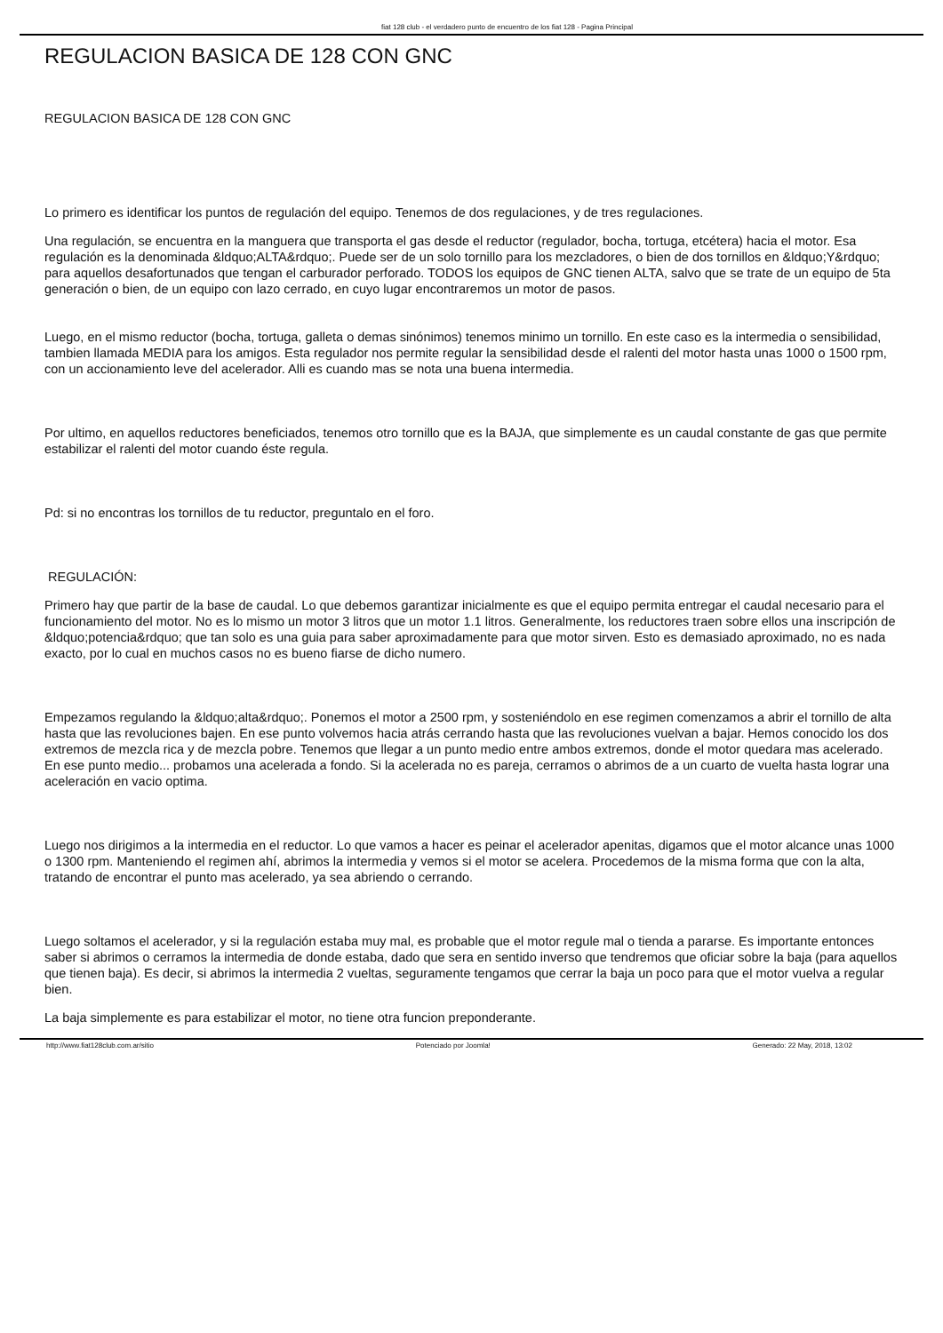fiat 128 club - el verdadero punto de encuentro de los fiat 128 - Pagina Principal
REGULACION BASICA DE 128 CON GNC
REGULACION BASICA DE 128 CON GNC
Lo primero es identificar los puntos de regulación del equipo. Tenemos de dos regulaciones, y de tres regulaciones.
Una regulación, se encuentra en la manguera que transporta el gas desde el reductor (regulador, bocha, tortuga, etcétera) hacia el motor. Esa regulación es la denominada &ldquo;ALTA&rdquo;. Puede ser de un solo tornillo para los mezcladores, o bien de dos tornillos en &ldquo;Y&rdquo; para aquellos desafortunados que tengan el carburador perforado. TODOS los equipos de GNC tienen ALTA, salvo que se trate de un equipo de 5ta generación o bien, de un equipo con lazo cerrado, en cuyo lugar encontraremos un motor de pasos.
Luego, en el mismo reductor (bocha, tortuga, galleta o demas sinónimos) tenemos minimo un tornillo. En este caso es la intermedia o sensibilidad, tambien llamada MEDIA para los amigos. Esta regulador nos permite regular la sensibilidad desde el ralenti del motor hasta unas 1000 o 1500 rpm, con un accionamiento leve del acelerador. Alli es cuando mas se nota una buena intermedia.
Por ultimo, en aquellos reductores beneficiados, tenemos otro tornillo que es la BAJA, que simplemente es un caudal constante de gas que permite estabilizar el ralenti del motor cuando éste regula.
Pd: si no encontras los tornillos de tu reductor, preguntalo en el foro.
REGULACIÓN:
Primero hay que partir de la base de caudal. Lo que debemos garantizar inicialmente es que el equipo permita entregar el caudal necesario para el funcionamiento del motor. No es lo mismo un motor 3 litros que un motor 1.1 litros. Generalmente, los reductores traen sobre ellos una inscripción de &ldquo;potencia&rdquo; que tan solo es una guia para saber aproximadamente para que motor sirven. Esto es demasiado aproximado, no es nada exacto, por lo cual en muchos casos no es bueno fiarse de dicho numero.
Empezamos regulando la &ldquo;alta&rdquo;. Ponemos el motor a 2500 rpm, y sosteniéndolo en ese regimen comenzamos a abrir el tornillo de alta hasta que las revoluciones bajen. En ese punto volvemos hacia atrás cerrando hasta que las revoluciones vuelvan a bajar. Hemos conocido los dos extremos de mezcla rica y de mezcla pobre. Tenemos que llegar a un punto medio entre ambos extremos, donde el motor quedara mas acelerado. En ese punto medio... probamos una acelerada a fondo. Si la acelerada no es pareja, cerramos o abrimos de a un cuarto de vuelta hasta lograr una aceleración en vacio optima.
Luego nos dirigimos a la intermedia en el reductor. Lo que vamos a hacer es peinar el acelerador apenitas, digamos que el motor alcance unas 1000 o 1300 rpm. Manteniendo el regimen ahí, abrimos la intermedia y vemos si el motor se acelera. Procedemos de la misma forma que con la alta, tratando de encontrar el punto mas acelerado, ya sea abriendo o cerrando.
Luego soltamos el acelerador, y si la regulación estaba muy mal, es probable que el motor regule mal o tienda a pararse. Es importante entonces saber si abrimos o cerramos la intermedia de donde estaba, dado que sera en sentido inverso que tendremos que oficiar sobre la baja (para aquellos que tienen baja). Es decir, si abrimos la intermedia 2 vueltas, seguramente tengamos que cerrar la baja un poco para que el motor vuelva a regular bien.
La baja simplemente es para estabilizar el motor, no tiene otra funcion preponderante.
http://www.fiat128club.com.ar/sitio Potenciado por Joomla! Generado: 22 May, 2018, 13:02